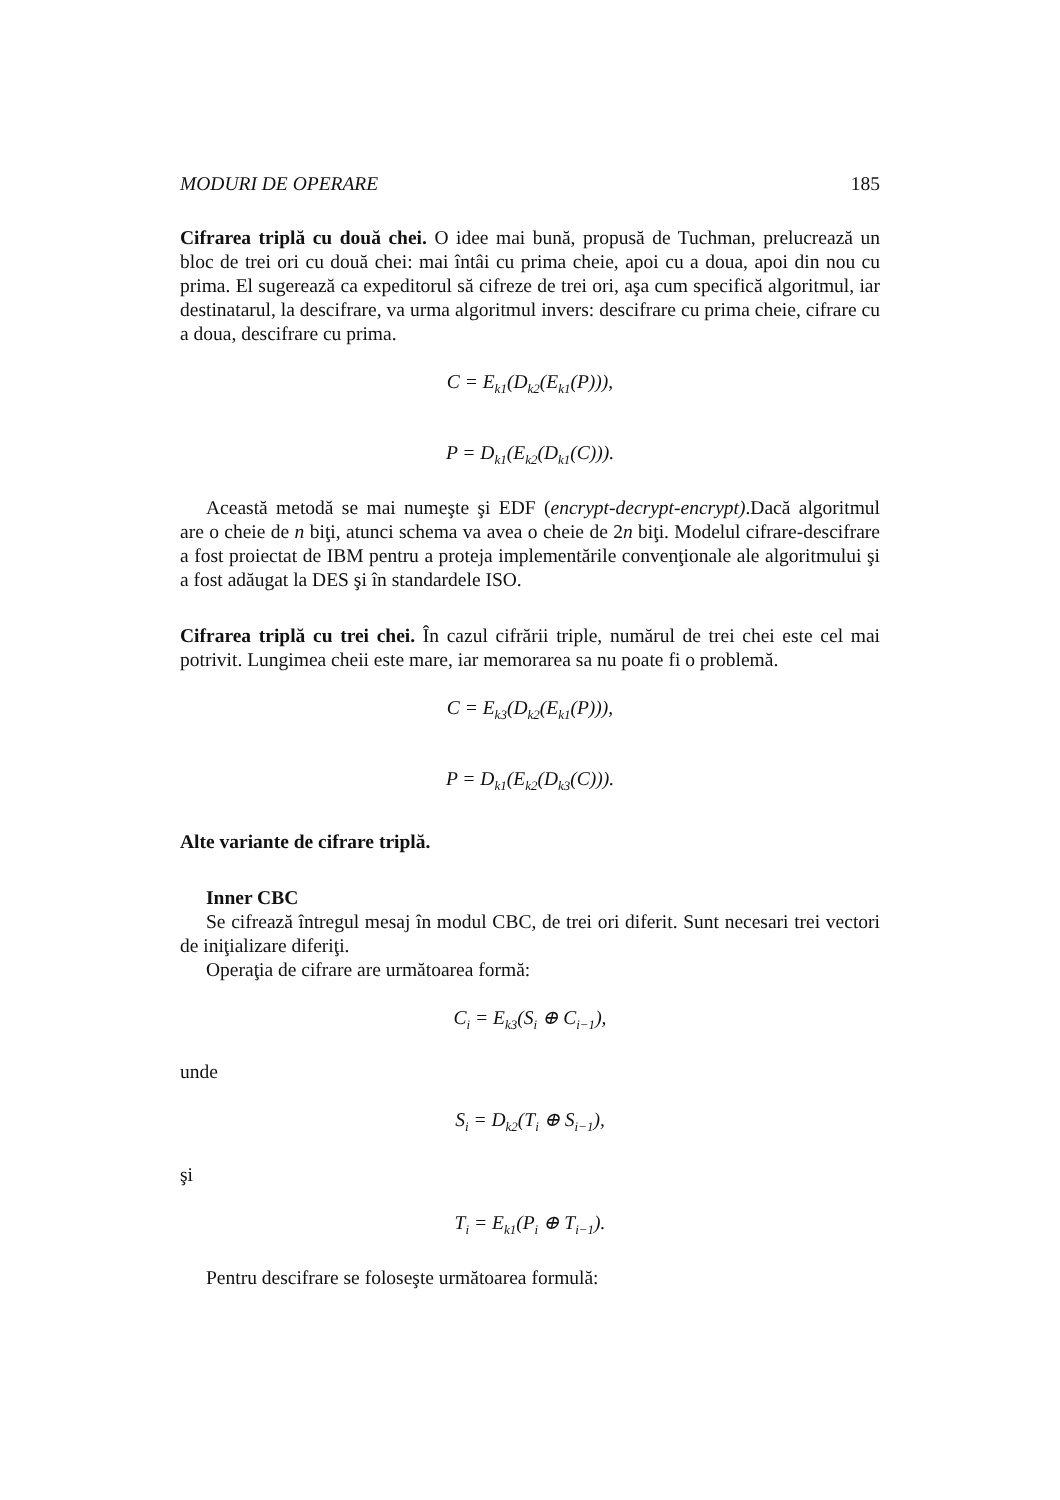MODURI DE OPERARE 185
Cifrarea triplă cu două chei. O idee mai bună, propusă de Tuchman, prelucrează un bloc de trei ori cu două chei: mai întâi cu prima cheie, apoi cu a doua, apoi din nou cu prima. El sugerează ca expeditorul să cifreze de trei ori, aşa cum specifică algoritmul, iar destinatarul, la descifrare, va urma algoritmul invers: descifrare cu prima cheie, cifrare cu a doua, descifrare cu prima.
C = E<sub>k1</sub>(D<sub>k2</sub>(E<sub>k1</sub>(P))),
P = D<sub>k1</sub>(E<sub>k2</sub>(D<sub>k1</sub>(C))).
Această metodă se mai numeşte şi EDF (encrypt-decrypt-encrypt).Dacă algoritmul are o cheie de n biţi, atunci schema va avea o cheie de 2n biţi. Modelul cifrare-descifrare a fost proiectat de IBM pentru a proteja implementările convenţionale ale algoritmului şi a fost adăugat la DES şi în standardele ISO.
Cifrarea triplă cu trei chei. În cazul cifrării triple, numărul de trei chei este cel mai potrivit. Lungimea cheii este mare, iar memorarea sa nu poate fi o problemă.
C = E<sub>k3</sub>(D<sub>k2</sub>(E<sub>k1</sub>(P))),
P = D<sub>k1</sub>(E<sub>k2</sub>(D<sub>k3</sub>(C))).
Alte variante de cifrare triplă.
Inner CBC
Se cifrează întregul mesaj în modul CBC, de trei ori diferit. Sunt necesari trei vectori de iniţializare diferiţi.
Operaţia de cifrare are următoarea formă:
C<sub>i</sub> = E<sub>k3</sub>(S<sub>i</sub> ⊕ C<sub>i−1</sub>),
unde
S<sub>i</sub> = D<sub>k2</sub>(T<sub>i</sub> ⊕ S<sub>i−1</sub>),
şi
T<sub>i</sub> = E<sub>k1</sub>(P<sub>i</sub> ⊕ T<sub>i−1</sub>).
Pentru descifrare se foloseşte următoarea formulă: